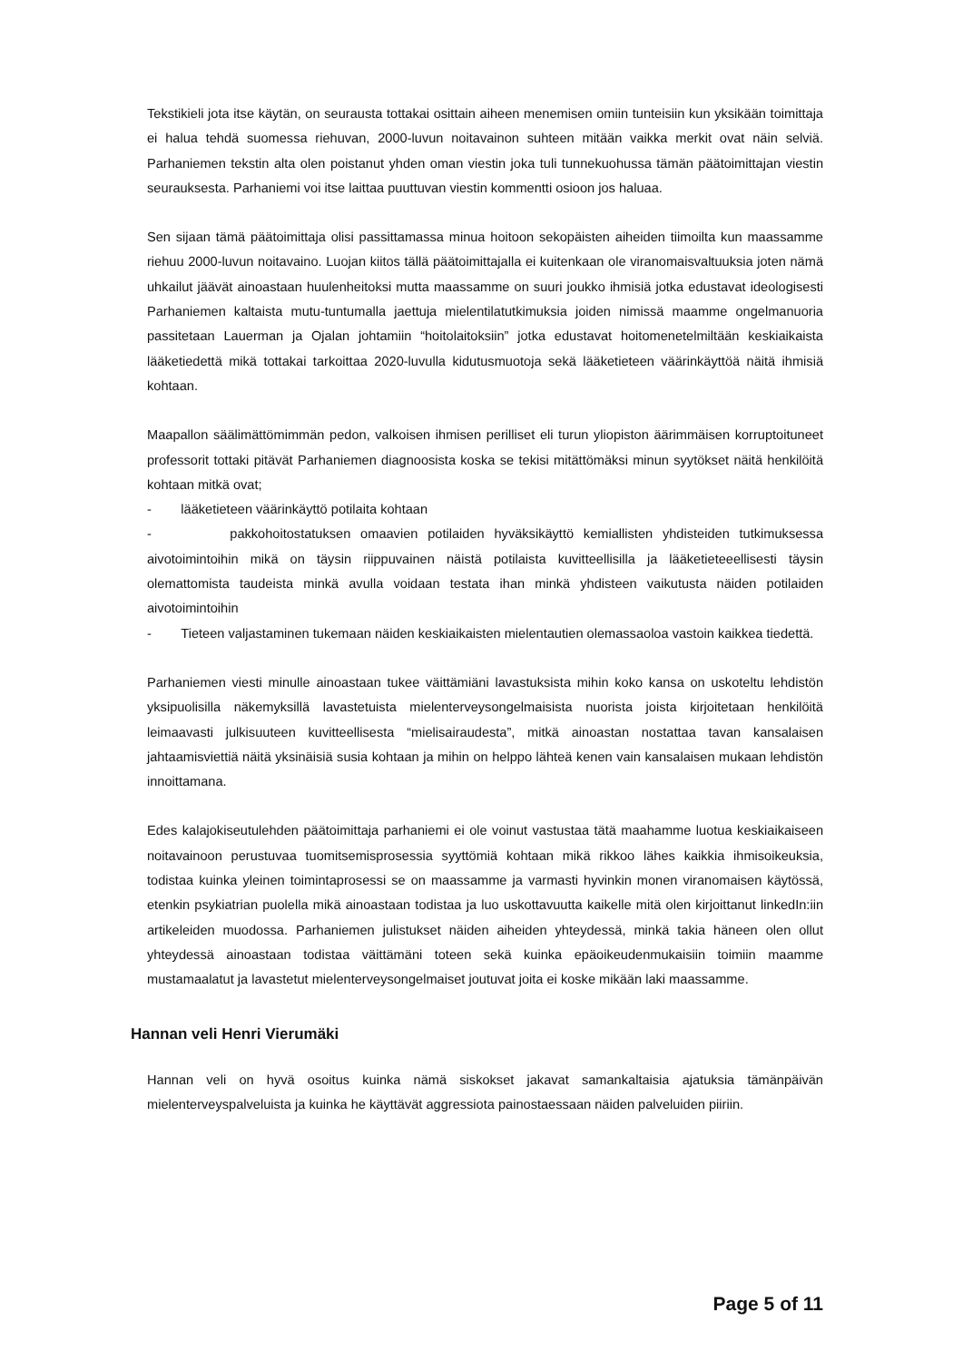Tekstikieli jota itse käytän, on seurausta tottakai osittain aiheen menemisen omiin tunteisiin kun yksikään toimittaja ei halua tehdä suomessa riehuvan, 2000-luvun noitavainon suhteen mitään vaikka merkit ovat näin selviä. Parhaniemen tekstin alta olen poistanut yhden oman viestin joka tuli tunnekuohussa tämän päätoimittajan viestin seurauksesta. Parhaniemi voi itse laittaa puuttuvan viestin kommentti osioon jos haluaa.
Sen sijaan tämä päätoimittaja olisi passittamassa minua hoitoon sekopäisten aiheiden tiimoilta kun maassamme riehuu 2000-luvun noitavaino. Luojan kiitos tällä päätoimittajalla ei kuitenkaan ole viranomaisvaltuuksia joten nämä uhkailut jäävät ainoastaan huulenheitoksi mutta maassamme on suuri joukko ihmisiä jotka edustavat ideologisesti Parhaniemen kaltaista mutu-tuntumalla jaettuja mielentilatutkimuksia joiden nimissä maamme ongelmanuoria passitetaan Lauerman ja Ojalan johtamiin “hoitolaitoksiin” jotka edustavat hoitomenetelmiltään keskiaikaista lääketiedettä mikä tottakai tarkoittaa 2020-luvulla kidutusmuotoja sekä lääketieteen väärinkäyttöä näitä ihmisiä kohtaan.
Maapallon säälimättömimmän pedon, valkoisen ihmisen perilliset eli turun yliopiston äärimmäisen korruptoituneet professorit tottaki pitävät Parhaniemen diagnoosista koska se tekisi mitättömäksi minun syytökset näitä henkilöitä kohtaan mitkä ovat;
- lääketieteen väärinkäyttö potilaita kohtaan
- pakkohoitostatuksen omaavien potilaiden hyväksikäyttö kemiallisten yhdisteiden tutkimuksessa aivotoimintoihin mikä on täysin riippuvainen näistä potilaista kuvitteellisilla ja lääketieteeellisesti täysin olemattomista taudeista minkä avulla voidaan testata ihan minkä yhdisteen vaikutusta näiden potilaiden aivotoimintoihin
- Tieteen valjastaminen tukemaan näiden keskiaikaisten mielentautien olemassaoloa vastoin kaikkea tiedettä.
Parhaniemen viesti minulle ainoastaan tukee väittämiäni lavastuksista mihin koko kansa on uskoteltu lehdistön yksipuolisilla näkemyksillä lavastetuista mielenterveysongelmaisista nuorista joista kirjoitetaan henkilöitä leimaavasti julkisuuteen kuvitteellisesta “mielisairaudesta”, mitkä ainoastan nostattaa tavan kansalaisen jahtaamisviettiä näitä yksinäisiä susia kohtaan ja mihin on helppo lähteä kenen vain kansalaisen mukaan lehdistön innoittamana.
Edes kalajokiseutulehden päätoimittaja parhaniemi ei ole voinut vastustaa tätä maahamme luotua keskiaikaiseen noitavainoon perustuvaa tuomitsemisprosessia syyttömiä kohtaan mikä rikkoo lähes kaikkia ihmisoikeuksia, todistaa kuinka yleinen toimintaprosessi se on maassamme ja varmasti hyvinkin monen viranomaisen käytössä, etenkin psykiatrian puolella mikä ainoastaan todistaa ja luo uskottavuutta kaikelle mitä olen kirjoittanut linkedIn:iin artikeleiden muodossa. Parhaniemen julistukset näiden aiheiden yhteydessä, minkä takia häneen olen ollut yhteydessä ainoastaan todistaa väittämäni toteen sekä kuinka epäoikeudenmukaisiin toimiin maamme mustamaalatut ja lavastetut mielenterveysongelmaiset joutuvat joita ei koske mikään laki maassamme.
Hannan veli Henri Vierumäki
Hannan veli on hyvä osoitus kuinka nämä siskokset jakavat samankaltaisia ajatuksia tämänpäivän mielenterveyspalveluista ja kuinka he käyttävät aggressiota painostaessaan näiden palveluiden piiriin.
Page 5 of 11